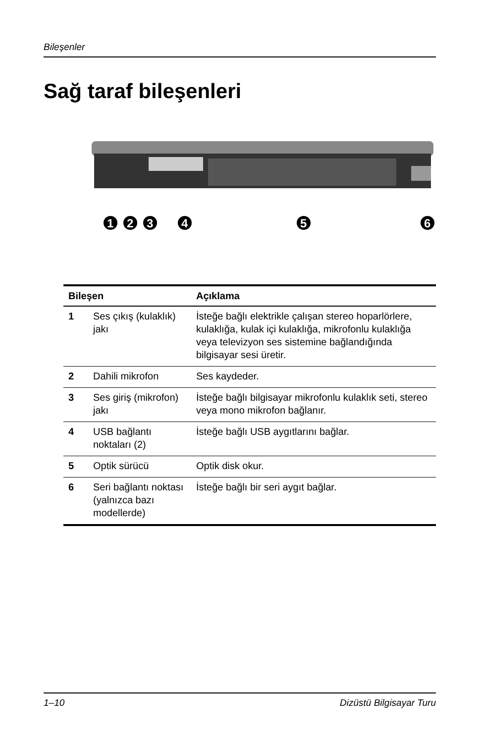Bileşenler
Sağ taraf bileşenleri
1
2
3
4
5
6
| Bileşen | | Açıklama |
| --- | --- | --- |
| 1 | Ses çıkış (kulaklık) jakı | İsteğe bağlı elektrikle çalışan stereo hoparlörlere, kulaklığa, kulak içi kulaklığa, mikrofonlu kulaklığa veya televizyon ses sistemine bağlandığında bilgisayar sesi üretir. |
| 2 | Dahili mikrofon | Ses kaydeder. |
| 3 | Ses giriş (mikrofon) jakı | İsteğe bağlı bilgisayar mikrofonlu kulaklık seti, stereo veya mono mikrofon bağlanır. |
| 4 | USB bağlantı noktaları (2) | İsteğe bağlı USB aygıtlarını bağlar. |
| 5 | Optik sürücü | Optik disk okur. |
| 6 | Seri bağlantı noktası (yalnızca bazı modellerde) | İsteğe bağlı bir seri aygıt bağlar. |
1–10 Dizüstü Bilgisayar Turu